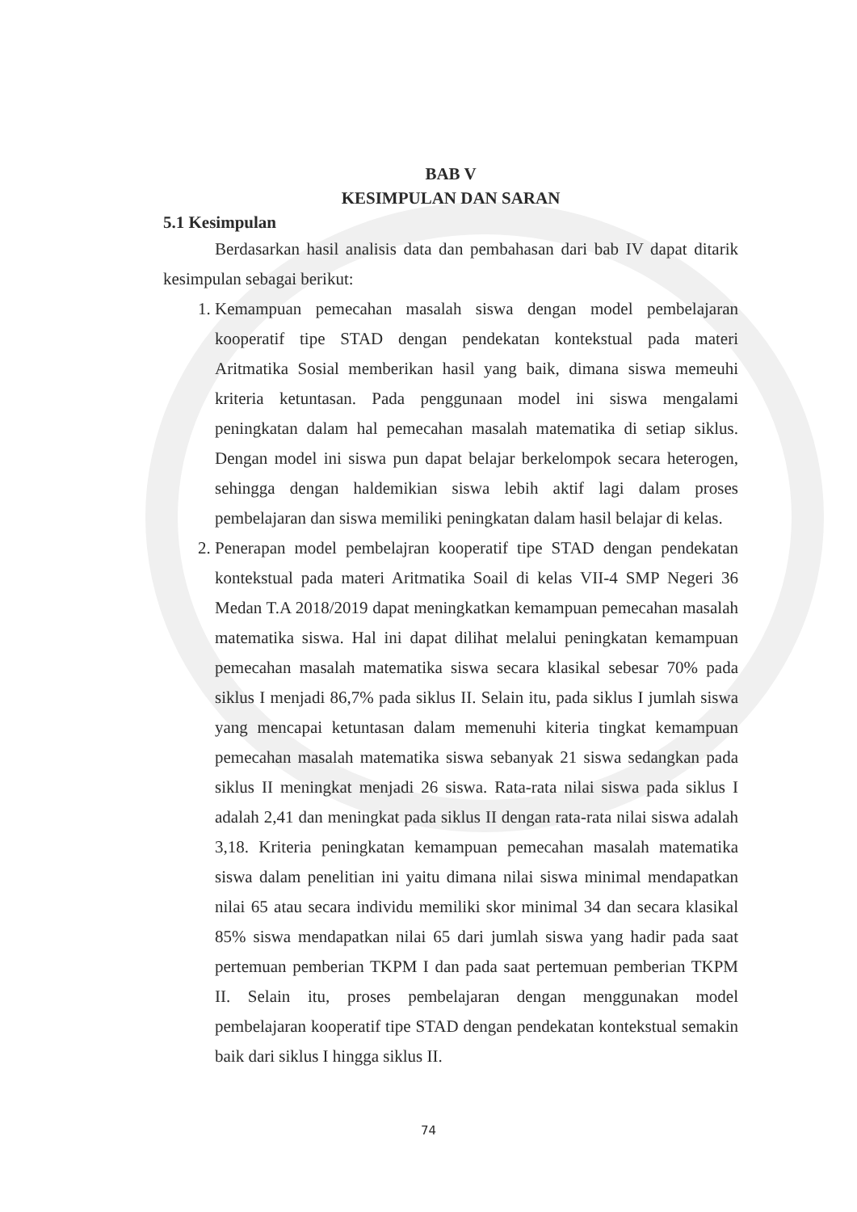BAB V
KESIMPULAN DAN SARAN
5.1 Kesimpulan
Berdasarkan hasil analisis data dan pembahasan dari bab IV dapat ditarik kesimpulan sebagai berikut:
1. Kemampuan pemecahan masalah siswa dengan model pembelajaran kooperatif tipe STAD dengan pendekatan kontekstual pada materi Aritmatika Sosial memberikan hasil yang baik, dimana siswa memeuhi kriteria ketuntasan. Pada penggunaan model ini siswa mengalami peningkatan dalam hal pemecahan masalah matematika di setiap siklus. Dengan model ini siswa pun dapat belajar berkelompok secara heterogen, sehingga dengan haldemikian siswa lebih aktif lagi dalam proses pembelajaran dan siswa memiliki peningkatan dalam hasil belajar di kelas.
2. Penerapan model pembelajran kooperatif tipe STAD dengan pendekatan kontekstual pada materi Aritmatika Soail di kelas VII-4 SMP Negeri 36 Medan T.A 2018/2019 dapat meningkatkan kemampuan pemecahan masalah matematika siswa. Hal ini dapat dilihat melalui peningkatan kemampuan pemecahan masalah matematika siswa secara klasikal sebesar 70% pada siklus I menjadi 86,7% pada siklus II. Selain itu, pada siklus I jumlah siswa yang mencapai ketuntasan dalam memenuhi kiteria tingkat kemampuan pemecahan masalah matematika siswa sebanyak 21 siswa sedangkan pada siklus II meningkat menjadi 26 siswa. Rata-rata nilai siswa pada siklus I adalah 2,41 dan meningkat pada siklus II dengan rata-rata nilai siswa adalah 3,18. Kriteria peningkatan kemampuan pemecahan masalah matematika siswa dalam penelitian ini yaitu dimana nilai siswa minimal mendapatkan nilai 65 atau secara individu memiliki skor minimal 34 dan secara klasikal 85% siswa mendapatkan nilai 65 dari jumlah siswa yang hadir pada saat pertemuan pemberian TKPM I dan pada saat pertemuan pemberian TKPM II. Selain itu, proses pembelajaran dengan menggunakan model pembelajaran kooperatif tipe STAD dengan pendekatan kontekstual semakin baik dari siklus I hingga siklus II.
74